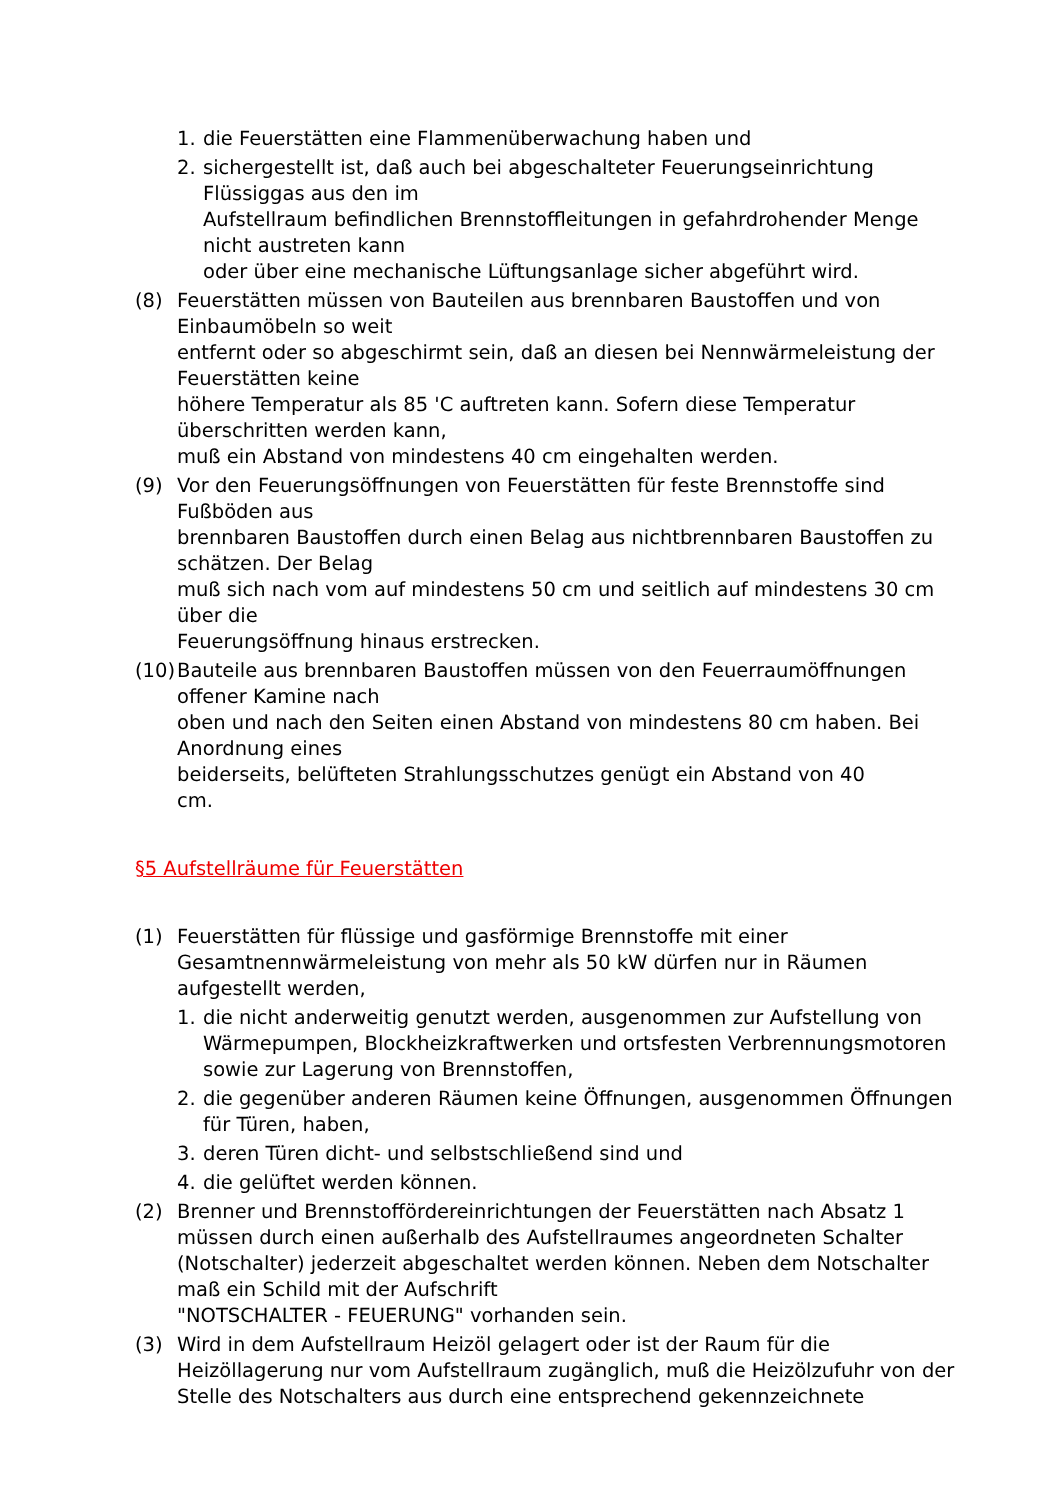1. die Feuerstätten eine Flammenüberwachung haben und
2. sichergestellt ist, daß auch bei abgeschalteter Feuerungseinrichtung
Flüssiggas aus den im
Aufstellraum befindlichen Brennstoffleitungen in gefahrdrohender Menge
nicht austreten kann
oder über eine mechanische Lüftungsanlage sicher abgeführt wird.
(8) Feuerstätten müssen von Bauteilen aus brennbaren Baustoffen und von
Einbaumöbeln so weit
entfernt oder so abgeschirmt sein, daß an diesen bei Nennwärmeleistung der
Feuerstätten keine
höhere Temperatur als 85 'C auftreten kann. Sofern diese Temperatur
überschritten werden kann,
muß ein Abstand von mindestens 40 cm eingehalten werden.
(9) Vor den Feuerungsöffnungen von Feuerstätten für feste Brennstoffe sind
Fußböden aus
brennbaren Baustoffen durch einen Belag aus nichtbrennbaren Baustoffen zu
schätzen. Der Belag
muß sich nach vom auf mindestens 50 cm und seitlich auf mindestens 30 cm
über die
Feuerungsöffnung hinaus erstrecken.
(10)
Bauteile aus brennbaren Baustoffen müssen von den Feuerraumöffnungen
offener Kamine nach
oben und nach den Seiten einen Abstand von mindestens 80 cm haben. Bei
Anordnung eines
beiderseits, belüfteten Strahlungsschutzes genügt ein Abstand von 40
cm.
§5 Aufstellräume für Feuerstätten
(1) Feuerstätten für flüssige und gasförmige Brennstoffe mit einer Gesamtnennwärmeleistung von mehr als 50 kW dürfen nur in Räumen aufgestellt werden,
1. die nicht anderweitig genutzt werden, ausgenommen zur Aufstellung von Wärmepumpen, Blockheizkraftwerken und ortsfesten Verbrennungsmotoren sowie zur Lagerung von Brennstoffen,
2. die gegenüber anderen Räumen keine Öffnungen, ausgenommen Öffnungen für Türen, haben,
3. deren Türen dicht- und selbstschließend sind und
4. die gelüftet werden können.
(2) Brenner und Brennstoffördereinrichtungen der Feuerstätten nach Absatz 1 müssen durch einen außerhalb des Aufstellraumes angeordneten Schalter (Notschalter) jederzeit abgeschaltet werden können. Neben dem Notschalter maß ein Schild mit der Aufschrift
"NOTSCHALTER - FEUERUNG" vorhanden sein.
(3) Wird in dem Aufstellraum Heizöl gelagert oder ist der Raum für die Heizöllagerung nur vom Aufstellraum zugänglich, muß die Heizölzufuhr von der Stelle des Notschalters aus durch eine entsprechend gekennzeichnete